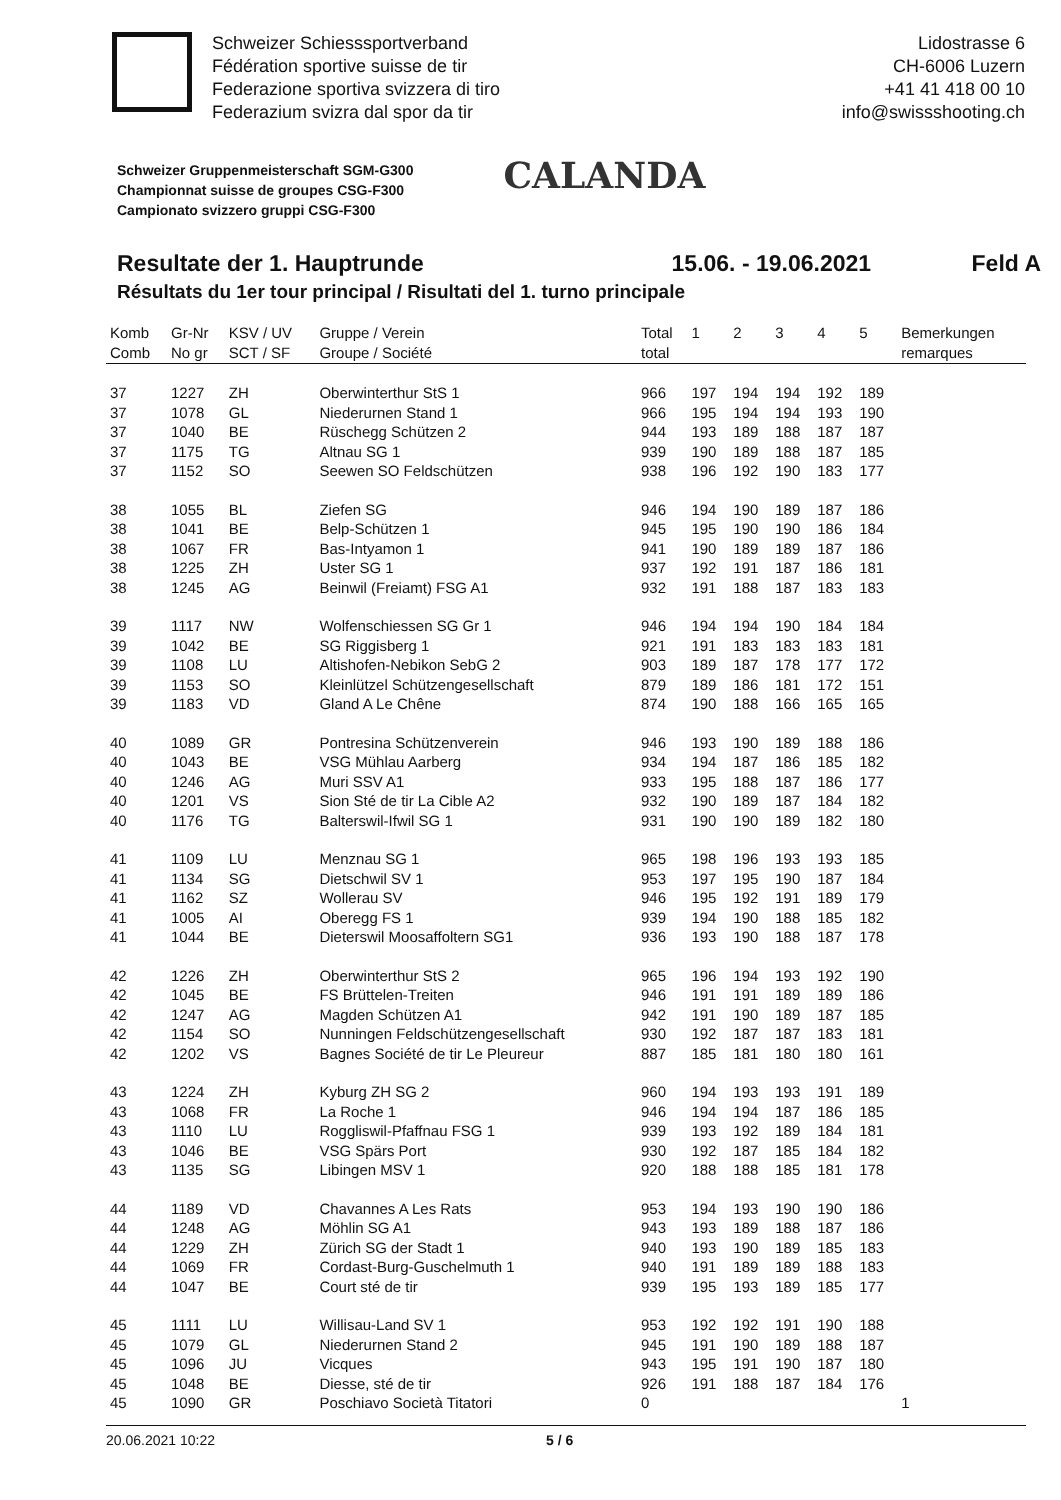Schweizer Schiesssportverband
Fédération sportive suisse de tir
Federazione sportiva svizzera di tiro
Federazium svizra dal spor da tir
Lidostrasse 6
CH-6006 Luzern
+41 41 418 00 10
info@swissshooting.ch
Schweizer Gruppenmeisterschaft SGM-G300
Championnat suisse de groupes CSG-F300
Campionato svizzero gruppi CSG-F300
CALANDA
Resultate der 1. Hauptrunde 15.06. - 19.06.2021 Feld A
Résultats du 1er tour principal / Risultati del 1. turno principale
| Komb Comb | Gr-Nr No gr | KSV / UV SCT / SF | Gruppe / Verein Groupe / Société | Total total | 1 | 2 | 3 | 4 | 5 | Bemerkungen remarques |
| --- | --- | --- | --- | --- | --- | --- | --- | --- | --- | --- |
| 37 | 1227 | ZH | Oberwinterthur StS 1 | 966 | 197 | 194 | 194 | 192 | 189 | |
| 37 | 1078 | GL | Niederurnen Stand 1 | 966 | 195 | 194 | 194 | 193 | 190 | |
| 37 | 1040 | BE | Rüschegg Schützen 2 | 944 | 193 | 189 | 188 | 187 | 187 | |
| 37 | 1175 | TG | Altnau SG 1 | 939 | 190 | 189 | 188 | 187 | 185 | |
| 37 | 1152 | SO | Seewen SO Feldschützen | 938 | 196 | 192 | 190 | 183 | 177 | |
| 38 | 1055 | BL | Ziefen SG | 946 | 194 | 190 | 189 | 187 | 186 | |
| 38 | 1041 | BE | Belp-Schützen 1 | 945 | 195 | 190 | 190 | 186 | 184 | |
| 38 | 1067 | FR | Bas-Intyamon 1 | 941 | 190 | 189 | 189 | 187 | 186 | |
| 38 | 1225 | ZH | Uster SG 1 | 937 | 192 | 191 | 187 | 186 | 181 | |
| 38 | 1245 | AG | Beinwil (Freiamt) FSG A1 | 932 | 191 | 188 | 187 | 183 | 183 | |
| 39 | 1117 | NW | Wolfenschiessen SG Gr 1 | 946 | 194 | 194 | 190 | 184 | 184 | |
| 39 | 1042 | BE | SG Riggisberg 1 | 921 | 191 | 183 | 183 | 183 | 181 | |
| 39 | 1108 | LU | Altishofen-Nebikon SebG 2 | 903 | 189 | 187 | 178 | 177 | 172 | |
| 39 | 1153 | SO | Kleinlützel Schützengesellschaft | 879 | 189 | 186 | 181 | 172 | 151 | |
| 39 | 1183 | VD | Gland A Le Chêne | 874 | 190 | 188 | 166 | 165 | 165 | |
| 40 | 1089 | GR | Pontresina Schützenverein | 946 | 193 | 190 | 189 | 188 | 186 | |
| 40 | 1043 | BE | VSG Mühlau Aarberg | 934 | 194 | 187 | 186 | 185 | 182 | |
| 40 | 1246 | AG | Muri SSV A1 | 933 | 195 | 188 | 187 | 186 | 177 | |
| 40 | 1201 | VS | Sion Sté de tir La Cible A2 | 932 | 190 | 189 | 187 | 184 | 182 | |
| 40 | 1176 | TG | Balterswil-Ifwil SG 1 | 931 | 190 | 190 | 189 | 182 | 180 | |
| 41 | 1109 | LU | Menznau SG 1 | 965 | 198 | 196 | 193 | 193 | 185 | |
| 41 | 1134 | SG | Dietschwil SV 1 | 953 | 197 | 195 | 190 | 187 | 184 | |
| 41 | 1162 | SZ | Wollerau SV | 946 | 195 | 192 | 191 | 189 | 179 | |
| 41 | 1005 | AI | Oberegg FS 1 | 939 | 194 | 190 | 188 | 185 | 182 | |
| 41 | 1044 | BE | Dieterswil Moosaffoltern SG1 | 936 | 193 | 190 | 188 | 187 | 178 | |
| 42 | 1226 | ZH | Oberwinterthur StS 2 | 965 | 196 | 194 | 193 | 192 | 190 | |
| 42 | 1045 | BE | FS Brüttelen-Treiten | 946 | 191 | 191 | 189 | 189 | 186 | |
| 42 | 1247 | AG | Magden Schützen A1 | 942 | 191 | 190 | 189 | 187 | 185 | |
| 42 | 1154 | SO | Nunningen Feldschützengesellschaft | 930 | 192 | 187 | 187 | 183 | 181 | |
| 42 | 1202 | VS | Bagnes Société de tir Le Pleureur | 887 | 185 | 181 | 180 | 180 | 161 | |
| 43 | 1224 | ZH | Kyburg ZH SG 2 | 960 | 194 | 193 | 193 | 191 | 189 | |
| 43 | 1068 | FR | La Roche 1 | 946 | 194 | 194 | 187 | 186 | 185 | |
| 43 | 1110 | LU | Roggliswil-Pfaffnau FSG 1 | 939 | 193 | 192 | 189 | 184 | 181 | |
| 43 | 1046 | BE | VSG Spärs Port | 930 | 192 | 187 | 185 | 184 | 182 | |
| 43 | 1135 | SG | Libingen MSV 1 | 920 | 188 | 188 | 185 | 181 | 178 | |
| 44 | 1189 | VD | Chavannes A Les Rats | 953 | 194 | 193 | 190 | 190 | 186 | |
| 44 | 1248 | AG | Möhlin SG A1 | 943 | 193 | 189 | 188 | 187 | 186 | |
| 44 | 1229 | ZH | Zürich SG der Stadt 1 | 940 | 193 | 190 | 189 | 185 | 183 | |
| 44 | 1069 | FR | Cordast-Burg-Guschelmuth 1 | 940 | 191 | 189 | 189 | 188 | 183 | |
| 44 | 1047 | BE | Court sté de tir | 939 | 195 | 193 | 189 | 185 | 177 | |
| 45 | 1111 | LU | Willisau-Land SV 1 | 953 | 192 | 192 | 191 | 190 | 188 | |
| 45 | 1079 | GL | Niederurnen Stand 2 | 945 | 191 | 190 | 189 | 188 | 187 | |
| 45 | 1096 | JU | Vicques | 943 | 195 | 191 | 190 | 187 | 180 | |
| 45 | 1048 | BE | Diesse, sté de tir | 926 | 191 | 188 | 187 | 184 | 176 | |
| 45 | 1090 | GR | Poschiavo Società Titatori | 0 | | | | | | 1 |
20.06.2021 10:22 5 / 6